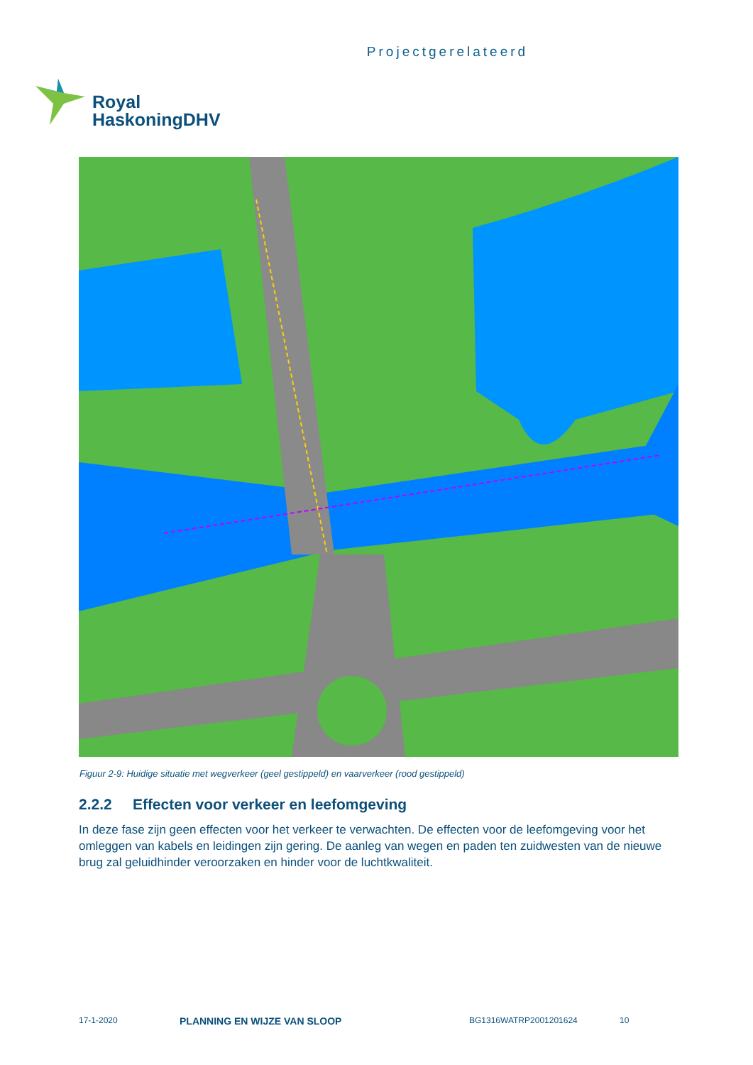Projectgerelateerd
Royal
HaskoningDHV
Figuur 2-9: Huidige situatie met wegverkeer (geel gestippeld) en vaarverkeer (rood gestippeld)
2.2.2 Effecten voor verkeer en leefomgeving
In deze fase zijn geen effecten voor het verkeer te verwachten. De effecten voor de leefomgeving voor het omleggen van kabels en leidingen zijn gering. De aanleg van wegen en paden ten zuidwesten van de nieuwe brug zal geluidhinder veroorzaken en hinder voor de luchtkwaliteit.
17-1-2020 PLANNING EN WIJZE VAN SLOOP BG1316WATRP2001201624 10